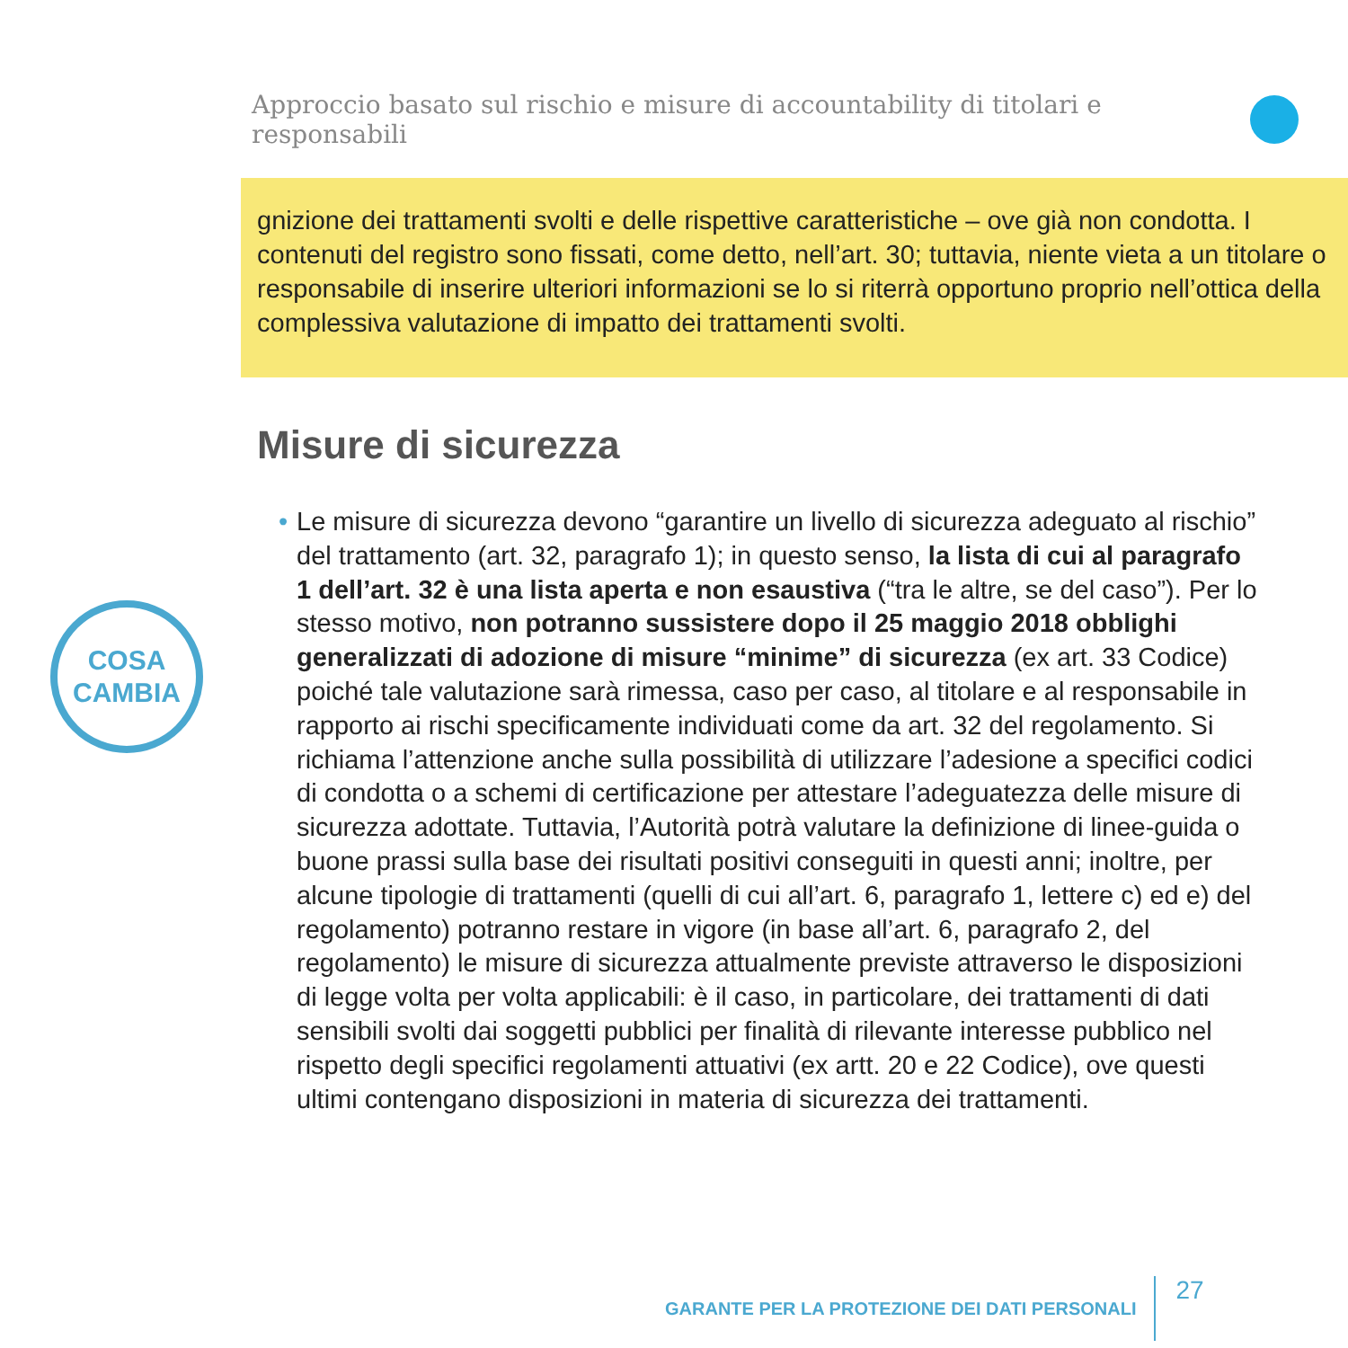Approccio basato sul rischio e misure di accountability di titolari e responsabili
gnizione dei trattamenti svolti e delle rispettive caratteristiche – ove già non condotta. I contenuti del registro sono fissati, come detto, nell’art. 30; tuttavia, niente vieta a un titolare o responsabile di inserire ulteriori informazioni se lo si riterrà opportuno proprio nell’ottica della complessiva valutazione di impatto dei trattamenti svolti.
Misure di sicurezza
COSA
CAMBIA
• Le misure di sicurezza devono “garantire un livello di sicurezza adeguato al rischio” del trattamento (art. 32, paragrafo 1); in questo senso, la lista di cui al paragrafo 1 dell’art. 32 è una lista aperta e non esaustiva (“tra le altre, se del caso”). Per lo stesso motivo, non potranno sussistere dopo il 25 maggio 2018 obblighi generalizzati di adozione di misure “minime” di sicurezza (ex art. 33 Codice) poiché tale valutazione sarà rimessa, caso per caso, al titolare e al responsabile in rapporto ai rischi specificamente individuati come da art. 32 del regolamento. Si richiama l’attenzione anche sulla possibilità di utilizzare l’adesione a specifici codici di condotta o a schemi di certificazione per attestare l’adeguatezza delle misure di sicurezza adottate. Tuttavia, l’Autorità potrà valutare la definizione di linee-guida o buone prassi sulla base dei risultati positivi conseguiti in questi anni; inoltre, per alcune tipologie di trattamenti (quelli di cui all’art. 6, paragrafo 1, lettere c) ed e) del regolamento) potranno restare in vigore (in base all’art. 6, paragrafo 2, del regolamento) le misure di sicurezza attualmente previste attraverso le disposizioni di legge volta per volta applicabili: è il caso, in particolare, dei trattamenti di dati sensibili svolti dai soggetti pubblici per finalità di rilevante interesse pubblico nel rispetto degli specifici regolamenti attuativi (ex artt. 20 e 22 Codice), ove questi ultimi contengano disposizioni in materia di sicurezza dei trattamenti.
GARANTE PER LA PROTEZIONE DEI DATI PERSONALI 27